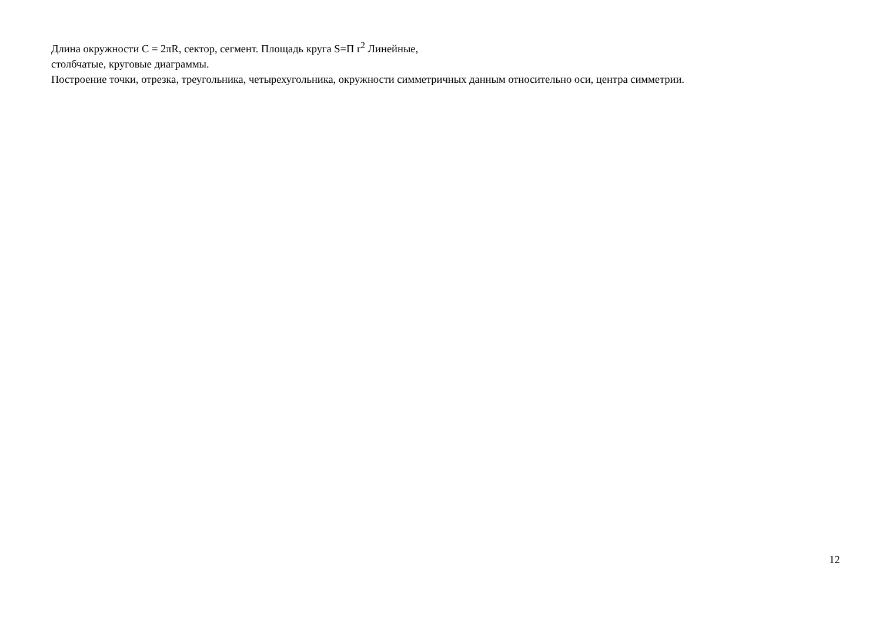Длина окружности С = 2πR, сектор, сегмент. Площадь круга S=П r<sup>2</sup> Линейные,
столбчатые, круговые диаграммы.
Построение точки, отрезка, треугольника, четырехугольника, окружности симметричных данным относительно оси, центра симметрии.
12